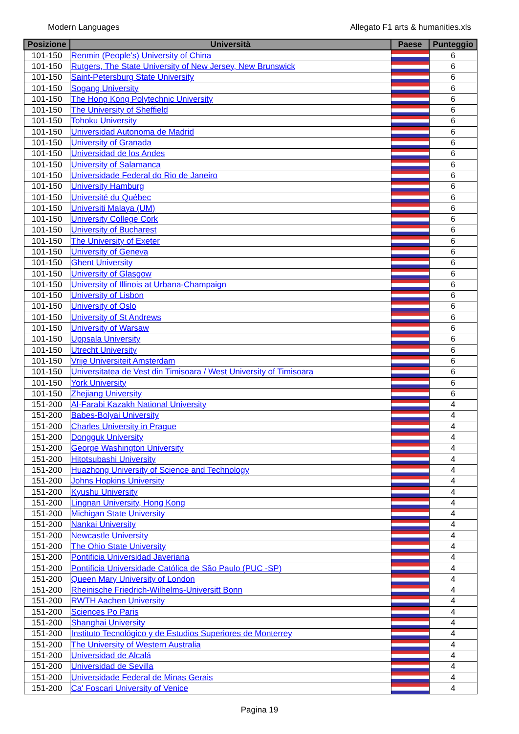Modern Languages Allegato F1 arts & humanities.xls
| Posizione | Università | Paese | Punteggio |
| --- | --- | --- | --- |
| 101-150 | Renmin (People's) University of China | | 6 |
| 101-150 | Rutgers, The State University of New Jersey, New Brunswick | | 6 |
| 101-150 | Saint-Petersburg State University | | 6 |
| 101-150 | Sogang University | | 6 |
| 101-150 | The Hong Kong Polytechnic University | | 6 |
| 101-150 | The University of Sheffield | | 6 |
| 101-150 | Tohoku University | | 6 |
| 101-150 | Universidad Autonoma de Madrid | | 6 |
| 101-150 | University of Granada | | 6 |
| 101-150 | Universidad de los Andes | | 6 |
| 101-150 | University of Salamanca | | 6 |
| 101-150 | Universidade Federal do Rio de Janeiro | | 6 |
| 101-150 | University Hamburg | | 6 |
| 101-150 | Université du Québec | | 6 |
| 101-150 | Universiti Malaya (UM) | | 6 |
| 101-150 | University College Cork | | 6 |
| 101-150 | University of Bucharest | | 6 |
| 101-150 | The University of Exeter | | 6 |
| 101-150 | University of Geneva | | 6 |
| 101-150 | Ghent University | | 6 |
| 101-150 | University of Glasgow | | 6 |
| 101-150 | University of Illinois at Urbana-Champaign | | 6 |
| 101-150 | University of Lisbon | | 6 |
| 101-150 | University of Oslo | | 6 |
| 101-150 | University of St Andrews | | 6 |
| 101-150 | University of Warsaw | | 6 |
| 101-150 | Uppsala University | | 6 |
| 101-150 | Utrecht University | | 6 |
| 101-150 | Vrije Universiteit Amsterdam | | 6 |
| 101-150 | Universitatea de Vest din Timisoara / West University of Timisoara | | 6 |
| 101-150 | York University | | 6 |
| 101-150 | Zhejiang University | | 6 |
| 151-200 | Al-Farabi Kazakh National University | | 4 |
| 151-200 | Babes-Bolyai University | | 4 |
| 151-200 | Charles University in Prague | | 4 |
| 151-200 | Dongguk University | | 4 |
| 151-200 | George Washington University | | 4 |
| 151-200 | Hitotsubashi University | | 4 |
| 151-200 | Huazhong University of Science and Technology | | 4 |
| 151-200 | Johns Hopkins University | | 4 |
| 151-200 | Kyushu University | | 4 |
| 151-200 | Lingnan University, Hong Kong | | 4 |
| 151-200 | Michigan State University | | 4 |
| 151-200 | Nankai University | | 4 |
| 151-200 | Newcastle University | | 4 |
| 151-200 | The Ohio State University | | 4 |
| 151-200 | Pontificia Universidad Javeriana | | 4 |
| 151-200 | Pontificia Universidade Católica de São Paulo (PUC -SP) | | 4 |
| 151-200 | Queen Mary University of London | | 4 |
| 151-200 | Rheinische Friedrich-Wilhelms-Universitt Bonn | | 4 |
| 151-200 | RWTH Aachen University | | 4 |
| 151-200 | Sciences Po Paris | | 4 |
| 151-200 | Shanghai University | | 4 |
| 151-200 | Instituto Tecnológico y de Estudios Superiores de Monterrey | | 4 |
| 151-200 | The University of Western Australia | | 4 |
| 151-200 | Universidad de Alcalá | | 4 |
| 151-200 | Universidad de Sevilla | | 4 |
| 151-200 | Universidade Federal de Minas Gerais | | 4 |
| 151-200 | Ca' Foscari University of Venice | | 4 |
Pagina 19